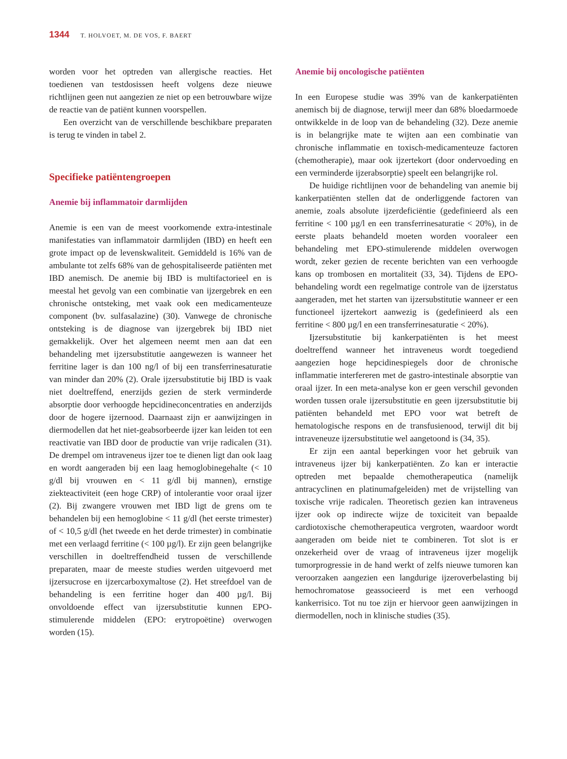1344 T. HOLVOET, M. DE VOS, F. BAERT
worden voor het optreden van allergische reacties. Het toedienen van testdosissen heeft volgens deze nieuwe richtlijnen geen nut aangezien ze niet op een betrouwbare wijze de reactie van de patiënt kunnen voorspellen.
Een overzicht van de verschillende beschikbare preparaten is terug te vinden in tabel 2.
Specifieke patiëntengroepen
Anemie bij inflammatoir darmlijden
Anemie is een van de meest voorkomende extra-intestinale manifestaties van inflammatoir darmlijden (IBD) en heeft een grote impact op de levenskwaliteit. Gemiddeld is 16% van de ambulante tot zelfs 68% van de gehospitaliseerde patiënten met IBD anemisch. De anemie bij IBD is multifactorieel en is meestal het gevolg van een combinatie van ijzergebrek en een chronische ontsteking, met vaak ook een medicamenteuze component (bv. sulfasalazine) (30). Vanwege de chronische ontsteking is de diagnose van ijzergebrek bij IBD niet gemakkelijk. Over het algemeen neemt men aan dat een behandeling met ijzersubstitutie aangewezen is wanneer het ferritine lager is dan 100 ng/l of bij een transferrinesaturatie van minder dan 20% (2). Orale ijzersubstitutie bij IBD is vaak niet doeltreffend, enerzijds gezien de sterk verminderde absorptie door verhoogde hepcidineconcentraties en anderzijds door de hogere ijzernood. Daarnaast zijn er aanwijzingen in diermodellen dat het niet-geabsorbeerde ijzer kan leiden tot een reactivatie van IBD door de productie van vrije radicalen (31). De drempel om intraveneus ijzer toe te dienen ligt dan ook laag en wordt aangeraden bij een laag hemoglobinegehalte (< 10 g/dl bij vrouwen en < 11 g/dl bij mannen), ernstige ziekteactiviteit (een hoge CRP) of intolerantie voor oraal ijzer (2). Bij zwangere vrouwen met IBD ligt de grens om te behandelen bij een hemoglobine < 11 g/dl (het eerste trimester) of < 10,5 g/dl (het tweede en het derde trimester) in combinatie met een verlaagd ferritine (< 100 µg/l). Er zijn geen belangrijke verschillen in doeltreffendheid tussen de verschillende preparaten, maar de meeste studies werden uitgevoerd met ijzersucrose en ijzercarboxymaltose (2). Het streefdoel van de behandeling is een ferritine hoger dan 400 µg/l. Bij onvoldoende effect van ijzersubstitutie kunnen EPO-stimulerende middelen (EPO: erytropoëtine) overwogen worden (15).
Anemie bij oncologische patiënten
In een Europese studie was 39% van de kankerpatiënten anemisch bij de diagnose, terwijl meer dan 68% bloedarmoede ontwikkelde in de loop van de behandeling (32). Deze anemie is in belangrijke mate te wijten aan een combinatie van chronische inflammatie en toxisch-medicamenteuze factoren (chemotherapie), maar ook ijzertekort (door ondervoeding en een verminderde ijzerabsorptie) speelt een belangrijke rol.
De huidige richtlijnen voor de behandeling van anemie bij kankerpatiënten stellen dat de onderliggende factoren van anemie, zoals absolute ijzerdeficiëntie (gedefinieerd als een ferritine < 100 µg/l en een transferrinesaturatie < 20%), in de eerste plaats behandeld moeten worden vooraleer een behandeling met EPO-stimulerende middelen overwogen wordt, zeker gezien de recente berichten van een verhoogde kans op trombosen en mortaliteit (33, 34). Tijdens de EPO-behandeling wordt een regelmatige controle van de ijzerstatus aangeraden, met het starten van ijzersubstitutie wanneer er een functioneel ijzertekort aanwezig is (gedefinieerd als een ferritine < 800 µg/l en een transferrinesaturatie < 20%).
Ijzersubstitutie bij kankerpatiënten is het meest doeltreffend wanneer het intraveneus wordt toegediend aangezien hoge hepcidinespiegels door de chronische inflammatie interfereren met de gastro-intestinale absorptie van oraal ijzer. In een meta-analyse kon er geen verschil gevonden worden tussen orale ijzersubstitutie en geen ijzersubstitutie bij patiënten behandeld met EPO voor wat betreft de hematologische respons en de transfusienood, terwijl dit bij intraveneuze ijzersubstitutie wel aangetoond is (34, 35).
Er zijn een aantal beperkingen voor het gebruik van intraveneus ijzer bij kankerpatiënten. Zo kan er interactie optreden met bepaalde chemotherapeutica (namelijk antracyclinen en platinumafgeleiden) met de vrijstelling van toxische vrije radicalen. Theoretisch gezien kan intraveneus ijzer ook op indirecte wijze de toxiciteit van bepaalde cardiotoxische chemotherapeutica vergroten, waardoor wordt aangeraden om beide niet te combineren. Tot slot is er onzekerheid over de vraag of intraveneus ijzer mogelijk tumorprogressie in de hand werkt of zelfs nieuwe tumoren kan veroorzaken aangezien een langdurige ijzeroverbelasting bij hemochromatose geassocieerd is met een verhoogd kankerrisico. Tot nu toe zijn er hiervoor geen aanwijzingen in diermodellen, noch in klinische studies (35).